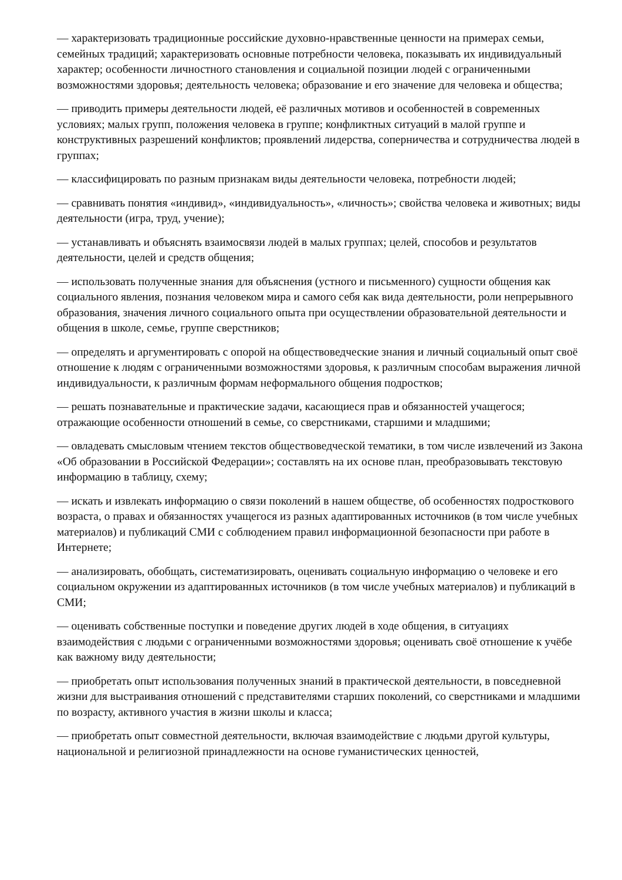— характеризовать традиционные российские духовно-нравственные ценности на примерах семьи, семейных традиций; характеризовать основные потребности человека, показывать их индивидуальный характер; особенности личностного становления и социальной позиции людей с ограниченными возможностями здоровья; деятельность человека; образование и его значение для человека и общества;
— приводить примеры деятельности людей, её различных мотивов и особенностей в современных условиях; малых групп, положения человека в группе; конфликтных ситуаций в малой группе и конструктивных разрешений конфликтов; проявлений лидерства, соперничества и сотрудничества людей в группах;
— классифицировать по разным признакам виды деятельности человека, потребности людей;
— сравнивать понятия «индивид», «индивидуальность», «личность»; свойства человека и животных; виды деятельности (игра, труд, учение);
— устанавливать и объяснять взаимосвязи людей в малых группах; целей, способов и результатов деятельности, целей и средств общения;
— использовать полученные знания для объяснения (устного и письменного) сущности общения как социального явления, познания человеком мира и самого себя как вида деятельности, роли непрерывного образования, значения личного социального опыта при осуществлении образовательной деятельности и общения в школе, семье, группе сверстников;
— определять и аргументировать с опорой на обществоведческие знания и личный социальный опыт своё отношение к людям с ограниченными возможностями здоровья, к различным способам выражения личной индивидуальности, к различным формам неформального общения подростков;
— решать познавательные и практические задачи, касающиеся прав и обязанностей учащегося; отражающие особенности отношений в семье, со сверстниками, старшими и младшими;
— овладевать смысловым чтением текстов обществоведческой тематики, в том числе извлечений из Закона «Об образовании в Российской Федерации»; составлять на их основе план, преобразовывать текстовую информацию в таблицу, схему;
— искать и извлекать информацию о связи поколений в нашем обществе, об особенностях подросткового возраста, о правах и обязанностях учащегося из разных адаптированных источников (в том числе учебных материалов) и публикаций СМИ с соблюдением правил информационной безопасности при работе в Интернете;
— анализировать, обобщать, систематизировать, оценивать социальную информацию о человеке и его социальном окружении из адаптированных источников (в том числе учебных материалов) и публикаций в СМИ;
— оценивать собственные поступки и поведение других людей в ходе общения, в ситуациях взаимодействия с людьми с ограниченными возможностями здоровья; оценивать своё отношение к учёбе как важному виду деятельности;
— приобретать опыт использования полученных знаний в практической деятельности, в повседневной жизни для выстраивания отношений с представителями старших поколений, со сверстниками и младшими по возрасту, активного участия в жизни школы и класса;
— приобретать опыт совместной деятельности, включая взаимодействие с людьми другой культуры, национальной и религиозной принадлежности на основе гуманистических ценностей,